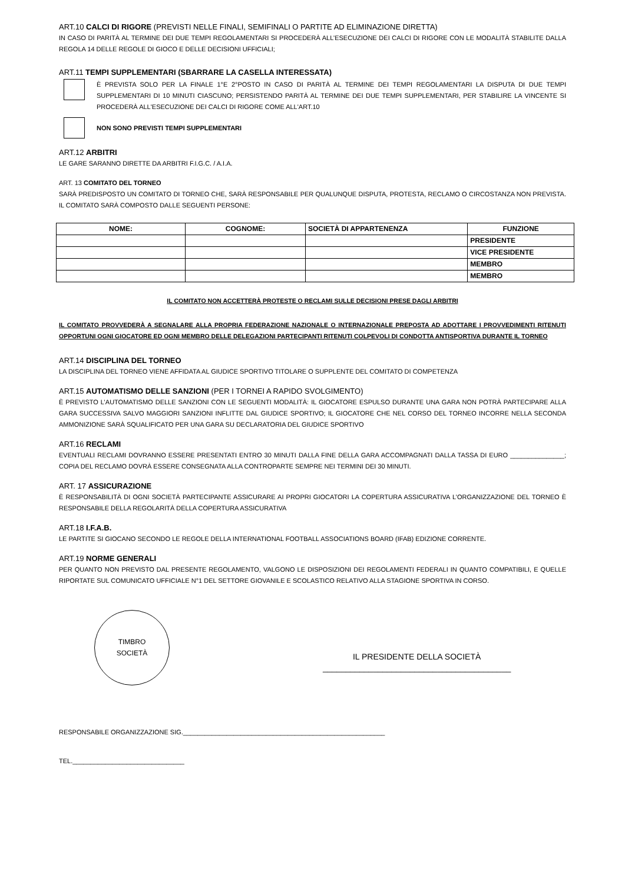ART.10 CALCI DI RIGORE (PREVISTI NELLE FINALI, SEMIFINALI O PARTITE AD ELIMINAZIONE DIRETTA)
IN CASO DI PARITÀ AL TERMINE DEI DUE TEMPI REGOLAMENTARI SI PROCEDERÀ ALL’ESECUZIONE DEI CALCI DI RIGORE CON LE MODALITÀ STABILITE DALLA REGOLA 14 DELLE REGOLE DI GIOCO E DELLE DECISIONI UFFICIALI;
ART.11 TEMPI SUPPLEMENTARI (SBARRARE LA CASELLA INTERESSATA)
È PREVISTA SOLO PER LA FINALE 1°E 2°POSTO IN CASO DI PARITÀ AL TERMINE DEI TEMPI REGOLAMENTARI LA DISPUTA DI DUE TEMPI SUPPLEMENTARI DI 10 MINUTI CIASCUNO; PERSISTENDO PARITÀ AL TERMINE DEI DUE TEMPI SUPPLEMENTARI, PER STABILIRE LA VINCENTE SI PROCEDERÀ ALL'ESECUZIONE DEI CALCI DI RIGORE COME ALL'ART.10
NON SONO PREVISTI TEMPI SUPPLEMENTARI
ART.12 ARBITRI
LE GARE SARANNO DIRETTE DA ARBITRI F.I.G.C. / A.I.A.
ART. 13 COMITATO DEL TORNEO
SARÀ PREDISPOSTO UN COMITATO DI TORNEO CHE, SARÀ RESPONSABILE PER QUALUNQUE DISPUTA, PROTESTA, RECLAMO O CIRCOSTANZA NON PREVISTA. IL COMITATO SARÀ COMPOSTO DALLE SEGUENTI PERSONE:
| NOME: | COGNOME: | SOCIETÀ DI APPARTENENZA | FUNZIONE |
| --- | --- | --- | --- |
| | | | PRESIDENTE |
| | | | VICE PRESIDENTE |
| | | | MEMBRO |
| | | | MEMBRO |
IL COMITATO NON ACCETTERÀ PROTESTE O RECLAMI SULLE DECISIONI PRESE DAGLI ARBITRI
IL COMITATO PROVVEDERÀ A SEGNALARE ALLA PROPRIA FEDERAZIONE NAZIONALE O INTERNAZIONALE PREPOSTA AD ADOTTARE I PROVVEDIMENTI RITENUTI OPPORTUNI OGNI GIOCATORE ED OGNI MEMBRO DELLE DELEGAZIONI PARTECIPANTI RITENUTI COLPEVOLI DI CONDOTTA ANTISPORTIVA DURANTE IL TORNEO
ART.14 DISCIPLINA DEL TORNEO
LA DISCIPLINA DEL TORNEO VIENE AFFIDATA AL GIUDICE SPORTIVO TITOLARE O SUPPLENTE DEL COMITATO DI COMPETENZA
ART.15 AUTOMATISMO DELLE SANZIONI (PER I TORNEI A RAPIDO SVOLGIMENTO)
È PREVISTO L’AUTOMATISMO DELLE SANZIONI CON LE SEGUENTI MODALITÀ: IL GIOCATORE ESPULSO DURANTE UNA GARA NON POTRÀ PARTECIPARE ALLA GARA SUCCESSIVA SALVO MAGGIORI SANZIONI INFLITTE DAL GIUDICE SPORTIVO; IL GIOCATORE CHE NEL CORSO DEL TORNEO INCORRE NELLA SECONDA AMMONIZIONE SARÀ SQUALIFICATO PER UNA GARA SU DECLARATORIA DEL GIUDICE SPORTIVO
ART.16 RECLAMI
EVENTUALI RECLAMI DOVRANNO ESSERE PRESENTATI ENTRO 30 MINUTI DALLA FINE DELLA GARA ACCOMPAGNATI DALLA TASSA DI EURO _______________; COPIA DEL RECLAMO DOVRÀ ESSERE CONSEGNATA ALLA CONTROPARTE SEMPRE NEI TERMINI DEI 30 MINUTI.
ART. 17 ASSICURAZIONE
È RESPONSABILITÀ DI OGNI SOCIETÀ PARTECIPANTE ASSICURARE AI PROPRI GIOCATORI LA COPERTURA ASSICURATIVA L’ORGANIZZAZIONE DEL TORNEO È RESPONSABILE DELLA REGOLARITÀ DELLA COPERTURA ASSICURATIVA
ART.18 I.F.A.B.
LE PARTITE SI GIOCANO SECONDO LE REGOLE DELLA INTERNATIONAL FOOTBALL ASSOCIATIONS BOARD (IFAB) EDIZIONE CORRENTE.
ART.19 NORME GENERALI
PER QUANTO NON PREVISTO DAL PRESENTE REGOLAMENTO, VALGONO LE DISPOSIZIONI DEI REGOLAMENTI FEDERALI IN QUANTO COMPATIBILI, E QUELLE RIPORTATE SUL COMUNICATO UFFICIALE N°1 DEL SETTORE GIOVANILE E SCOLASTICO RELATIVO ALLA STAGIONE SPORTIVA IN CORSO.
TIMBRO
SOCIETÀ
IL PRESIDENTE DELLA SOCIETÀ
_________________________________________
RESPONSABILE ORGANIZZAZIONE SIG.________________________________________________________
TEL._______________________________